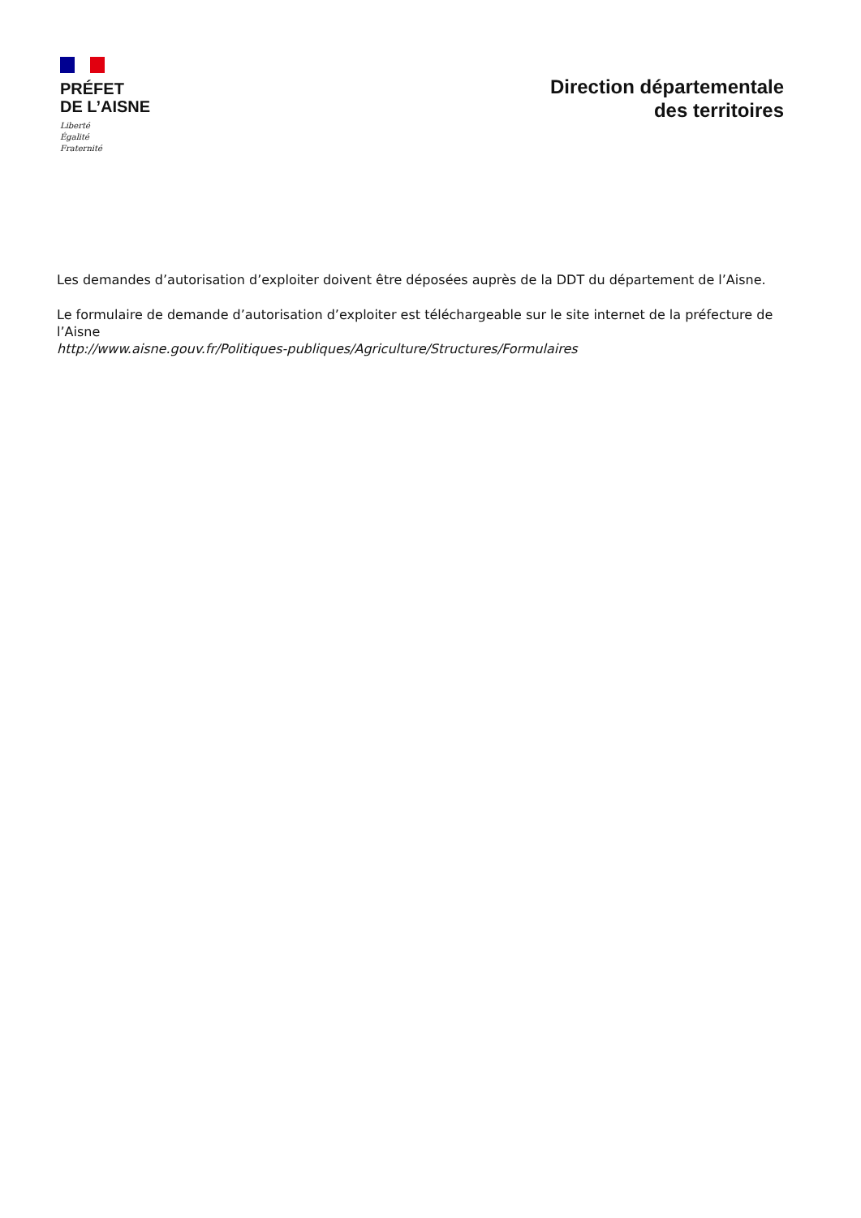PRÉFET
DE L’AISNE
Liberté
Égalité
Fraternité
Direction départementale
des territoires
Les demandes d’autorisation d’exploiter doivent être déposées auprès de la DDT du département de l’Aisne.
Le formulaire de demande d’autorisation d’exploiter est téléchargeable sur le site internet de la préfecture de l’Aisne
http://www.aisne.gouv.fr/Politiques-publiques/Agriculture/Structures/Formulaires